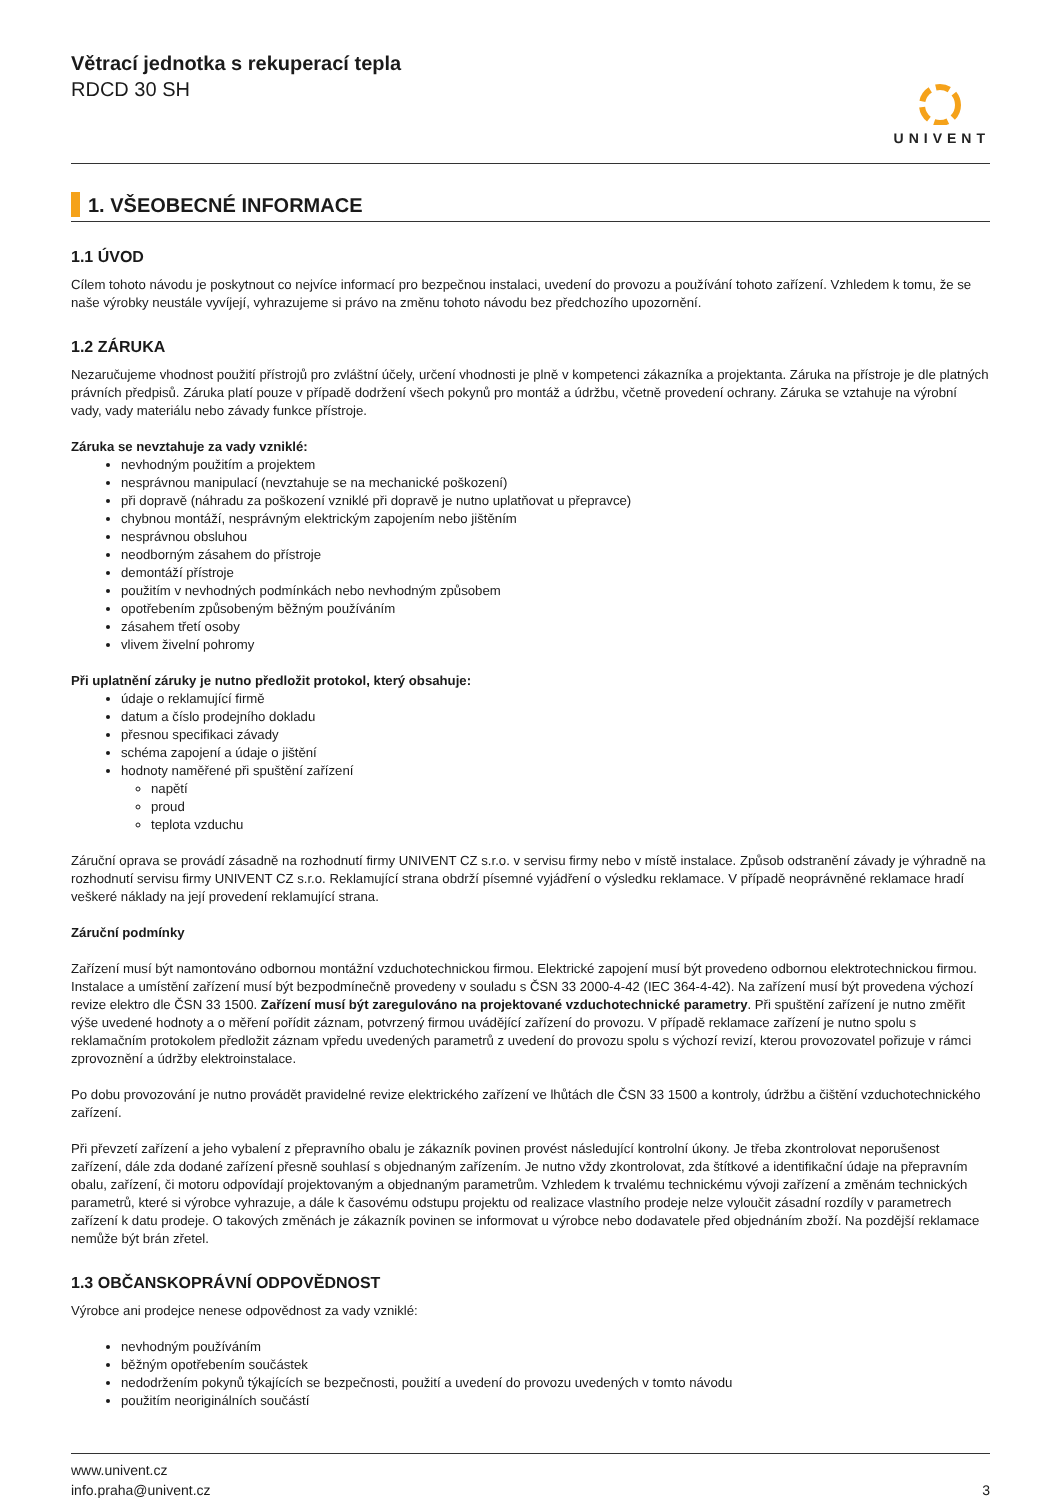Větrací jednotka s rekuperací tepla
RDCD 30 SH
UNIVENT
1. VŠEOBECNÉ INFORMACE
1.1 ÚVOD
Cílem tohoto návodu je poskytnout co nejvíce informací pro bezpečnou instalaci, uvedení do provozu a používání tohoto zařízení. Vzhledem k tomu, že se naše výrobky neustále vyvíjejí, vyhrazujeme si právo na změnu tohoto návodu bez předchozího upozornění.
1.2 ZÁRUKA
Nezaručujeme vhodnost použití přístrojů pro zvláštní účely, určení vhodnosti je plně v kompetenci zákazníka a projektanta. Záruka na přístroje je dle platných právních předpisů. Záruka platí pouze v případě dodržení všech pokynů pro montáž a údržbu, včetně provedení ochrany. Záruka se vztahuje na výrobní vady, vady materiálu nebo závady funkce přístroje.
Záruka se nevztahuje za vady vzniklé:
nevhodným použitím a projektem
nesprávnou manipulací (nevztahuje se na mechanické poškození)
při dopravě (náhradu za poškození vzniklé při dopravě je nutno uplatňovat u přepravce)
chybnou montáží, nesprávným elektrickým zapojením nebo jištěním
nesprávnou obsluhou
neodborným zásahem do přístroje
demontáží přístroje
použitím v nevhodných podmínkách nebo nevhodným způsobem
opotřebením způsobeným běžným používáním
zásahem třetí osoby
vlivem živelní pohromy
Při uplatnění záruky je nutno předložit protokol, který obsahuje:
údaje o reklamující firmě
datum a číslo prodejního dokladu
přesnou specifikaci závady
schéma zapojení a údaje o jištění
hodnoty naměřené při spuštění zařízení
napětí
proud
teplota vzduchu
Záruční oprava se provádí zásadně na rozhodnutí firmy UNIVENT CZ s.r.o. v servisu firmy nebo v místě instalace. Způsob odstranění závady je výhradně na rozhodnutí servisu firmy UNIVENT CZ s.r.o. Reklamující strana obdrží písemné vyjádření o výsledku reklamace. V případě neoprávněné reklamace hradí veškeré náklady na její provedení reklamující strana.
Záruční podmínky
Zařízení musí být namontováno odbornou montážní vzduchotechnickou firmou. Elektrické zapojení musí být provedeno odbornou elektrotechnickou firmou. Instalace a umístění zařízení musí být bezpodmínečně provedeny v souladu s ČSN 33 2000-4-42 (IEC 364-4-42). Na zařízení musí být provedena výchozí revize elektro dle ČSN 33 1500. Zařízení musí být zaregulováno na projektované vzduchotechnické parametry. Při spuštění zařízení je nutno změřit výše uvedené hodnoty a o měření pořídit záznam, potvrzený firmou uvádějící zařízení do provozu. V případě reklamace zařízení je nutno spolu s reklamačním protokolem předložit záznam vpředu uvedených parametrů z uvedení do provozu spolu s výchozí revizí, kterou provozovatel pořizuje v rámci zprovoznění a údržby elektroinstalace.
Po dobu provozování je nutno provádět pravidelné revize elektrického zařízení ve lhůtách dle ČSN 33 1500 a kontroly, údržbu a čištění vzduchotechnického zařízení.
Při převzetí zařízení a jeho vybalení z přepravního obalu je zákazník povinen provést následující kontrolní úkony. Je třeba zkontrolovat neporušenost zařízení, dále zda dodané zařízení přesně souhlasí s objednaným zařízením. Je nutno vždy zkontrolovat, zda štítkové a identifikační údaje na přepravním obalu, zařízení, či motoru odpovídají projektovaným a objednaným parametrům. Vzhledem k trvalému technickému vývoji zařízení a změnám technických parametrů, které si výrobce vyhrazuje, a dále k časovému odstupu projektu od realizace vlastního prodeje nelze vyloučit zásadní rozdíly v parametrech zařízení k datu prodeje. O takových změnách je zákazník povinen se informovat u výrobce nebo dodavatele před objednáním zboží. Na pozdější reklamace nemůže být brán zřetel.
1.3 OBČANSKOPRÁVNÍ ODPOVĚDNOST
Výrobce ani prodejce nenese odpovědnost za vady vzniklé:
nevhodným používáním
běžným opotřebením součástek
nedodržením pokynů týkajících se bezpečnosti, použití a uvedení do provozu uvedených v tomto návodu
použitím neoriginálních součástí
www.univent.cz
info.praha@univent.cz
3